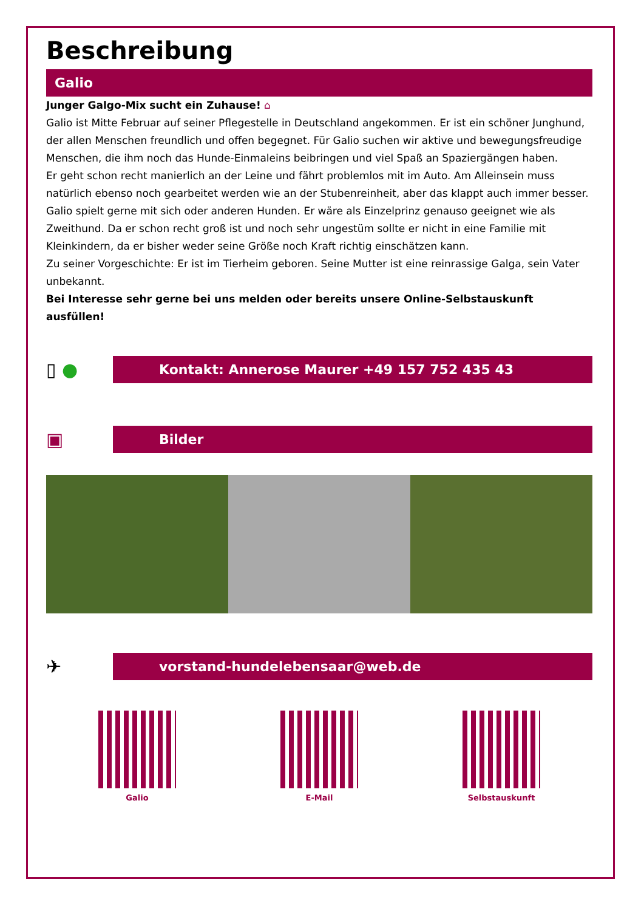Beschreibung
Galio
Junger Galgo-Mix sucht ein Zuhause! ⌂
Galio ist Mitte Februar auf seiner Pflegestelle in Deutschland angekommen. Er ist ein schöner Junghund, der allen Menschen freundlich und offen begegnet. Für Galio suchen wir aktive und bewegungsfreudige Menschen, die ihm noch das Hunde-Einmaleins beibringen und viel Spaß an Spaziergängen haben.
Er geht schon recht manierlich an der Leine und fährt problemlos mit im Auto. Am Alleinsein muss natürlich ebenso noch gearbeitet werden wie an der Stubenreinheit, aber das klappt auch immer besser.
Galio spielt gerne mit sich oder anderen Hunden. Er wäre als Einzelprinz genauso geeignet wie als Zweithund. Da er schon recht groß ist und noch sehr ungestüm sollte er nicht in eine Familie mit Kleinkindern, da er bisher weder seine Größe noch Kraft richtig einschätzen kann.
Zu seiner Vorgeschichte: Er ist im Tierheim geboren. Seine Mutter ist eine reinrassige Galga, sein Vater unbekannt.
Bei Interesse sehr gerne bei uns melden oder bereits unsere Online-Selbstauskunft ausfüllen!
▯ ●
Kontakt: Annerose Maurer +49 157 752 435 43
▣
Bilder
✈
vorstand-hundelebensaar@web.de
Galio E-Mail Selbstauskunft